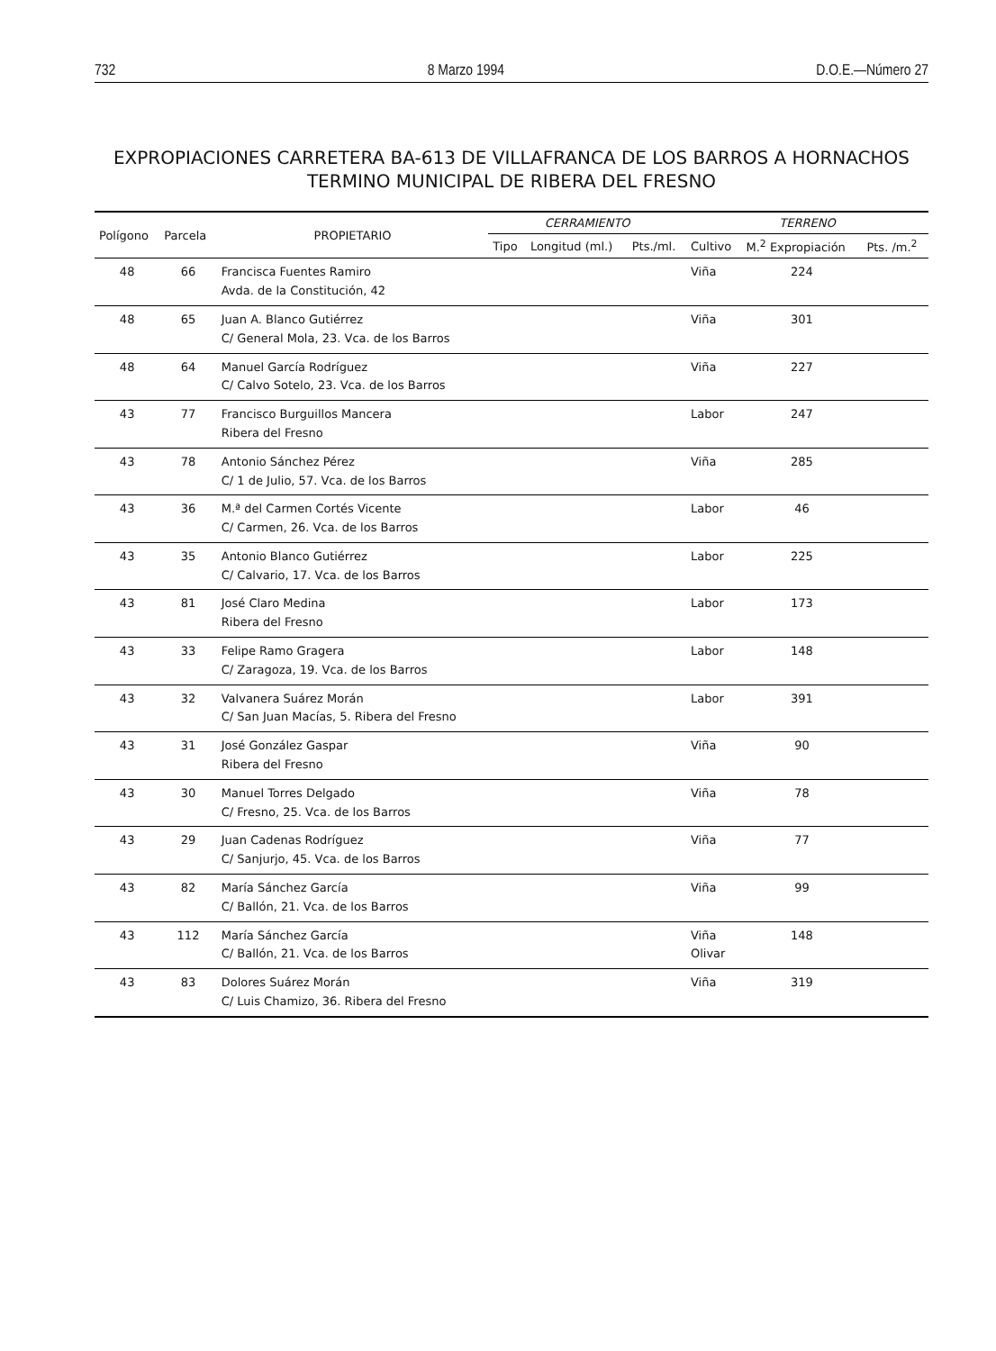732 8 Marzo 1994 D.O.E.—Número 27
EXPROPIACIONES CARRETERA BA-613 DE VILLAFRANCA DE LOS BARROS A HORNACHOS
TERMINO MUNICIPAL DE RIBERA DEL FRESNO
| Polígono | Parcela | PROPIETARIO | CERRAMIENTO | | | TERRENO | | |
| --- | --- | --- | --- | --- | --- | --- | --- | --- |
| | | | Tipo | Longitud (ml.) | Pts./ml. | Cultivo | M.<sup>2</sup> Expropiación | Pts. /m.<sup>2</sup> |
| 48 | 66 | Francisca Fuentes Ramiro Avda. de la Constitución, 42 | | | | Viña | 224 | |
| 48 | 65 | Juan A. Blanco Gutiérrez C/ General Mola, 23. Vca. de los Barros | | | | Viña | 301 | |
| 48 | 64 | Manuel García Rodríguez C/ Calvo Sotelo, 23. Vca. de los Barros | | | | Viña | 227 | |
| 43 | 77 | Francisco Burguillos Mancera Ribera del Fresno | | | | Labor | 247 | |
| 43 | 78 | Antonio Sánchez Pérez C/ 1 de Julio, 57. Vca. de los Barros | | | | Viña | 285 | |
| 43 | 36 | M.ª del Carmen Cortés Vicente C/ Carmen, 26. Vca. de los Barros | | | | Labor | 46 | |
| 43 | 35 | Antonio Blanco Gutiérrez C/ Calvario, 17. Vca. de los Barros | | | | Labor | 225 | |
| 43 | 81 | José Claro Medina Ribera del Fresno | | | | Labor | 173 | |
| 43 | 33 | Felipe Ramo Gragera C/ Zaragoza, 19. Vca. de los Barros | | | | Labor | 148 | |
| 43 | 32 | Valvanera Suárez Morán C/ San Juan Macías, 5. Ribera del Fresno | | | | Labor | 391 | |
| 43 | 31 | José González Gaspar Ribera del Fresno | | | | Viña | 90 | |
| 43 | 30 | Manuel Torres Delgado C/ Fresno, 25. Vca. de los Barros | | | | Viña | 78 | |
| 43 | 29 | Juan Cadenas Rodríguez C/ Sanjurjo, 45. Vca. de los Barros | | | | Viña | 77 | |
| 43 | 82 | María Sánchez García C/ Ballón, 21. Vca. de los Barros | | | | Viña | 99 | |
| 43 | 112 | María Sánchez García C/ Ballón, 21. Vca. de los Barros | | | | Viña Olivar | 148 | |
| 43 | 83 | Dolores Suárez Morán C/ Luis Chamizo, 36. Ribera del Fresno | | | | Viña | 319 | |